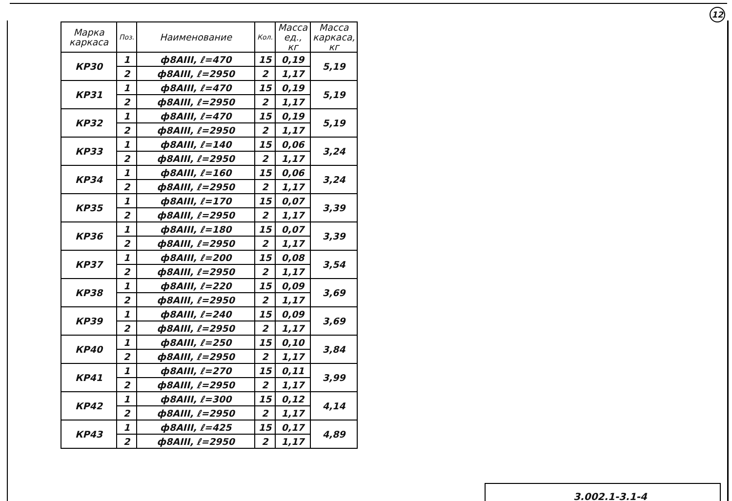12
| Марка каркаса | Поз. | Наименование | Кол. | Масса ед., кг | Масса каркаса, кг |
| --- | --- | --- | --- | --- | --- |
| КР30 | 1 | ф8АIII, ℓ=470 | 15 | 0,19 | 5,19 |
| | 2 | ф8АIII, ℓ=2950 | 2 | 1,17 | |
| КР31 | 1 | ф8АIII, ℓ=470 | 15 | 0,19 | 5,19 |
| | 2 | ф8АIII, ℓ=2950 | 2 | 1,17 | |
| КР32 | 1 | ф8АIII, ℓ=470 | 15 | 0,19 | 5,19 |
| | 2 | ф8АIII, ℓ=2950 | 2 | 1,17 | |
| КР33 | 1 | ф8АIII, ℓ=140 | 15 | 0,06 | 3,24 |
| | 2 | ф8АIII, ℓ=2950 | 2 | 1,17 | |
| КР34 | 1 | ф8АIII, ℓ=160 | 15 | 0,06 | 3,24 |
| | 2 | ф8АIII, ℓ=2950 | 2 | 1,17 | |
| КР35 | 1 | ф8АIII, ℓ=170 | 15 | 0,07 | 3,39 |
| | 2 | ф8АIII, ℓ=2950 | 2 | 1,17 | |
| КР36 | 1 | ф8АIII, ℓ=180 | 15 | 0,07 | 3,39 |
| | 2 | ф8АIII, ℓ=2950 | 2 | 1,17 | |
| КР37 | 1 | ф8АIII, ℓ=200 | 15 | 0,08 | 3,54 |
| | 2 | ф8АIII, ℓ=2950 | 2 | 1,17 | |
| КР38 | 1 | ф8АIII, ℓ=220 | 15 | 0,09 | 3,69 |
| | 2 | ф8АIII, ℓ=2950 | 2 | 1,17 | |
| КР39 | 1 | ф8АIII, ℓ=240 | 15 | 0,09 | 3,69 |
| | 2 | ф8АIII, ℓ=2950 | 2 | 1,17 | |
| КР40 | 1 | ф8АIII, ℓ=250 | 15 | 0,10 | 3,84 |
| | 2 | ф8АIII, ℓ=2950 | 2 | 1,17 | |
| КР41 | 1 | ф8АIII, ℓ=270 | 15 | 0,11 | 3,99 |
| | 2 | ф8АIII, ℓ=2950 | 2 | 1,17 | |
| КР42 | 1 | ф8АIII, ℓ=300 | 15 | 0,12 | 4,14 |
| | 2 | ф8АIII, ℓ=2950 | 2 | 1,17 | |
| КР43 | 1 | ф8АIII, ℓ=425 | 15 | 0,17 | 4,89 |
| | 2 | ф8АIII, ℓ=2950 | 2 | 1,17 | |
3.002.1-3.1-4